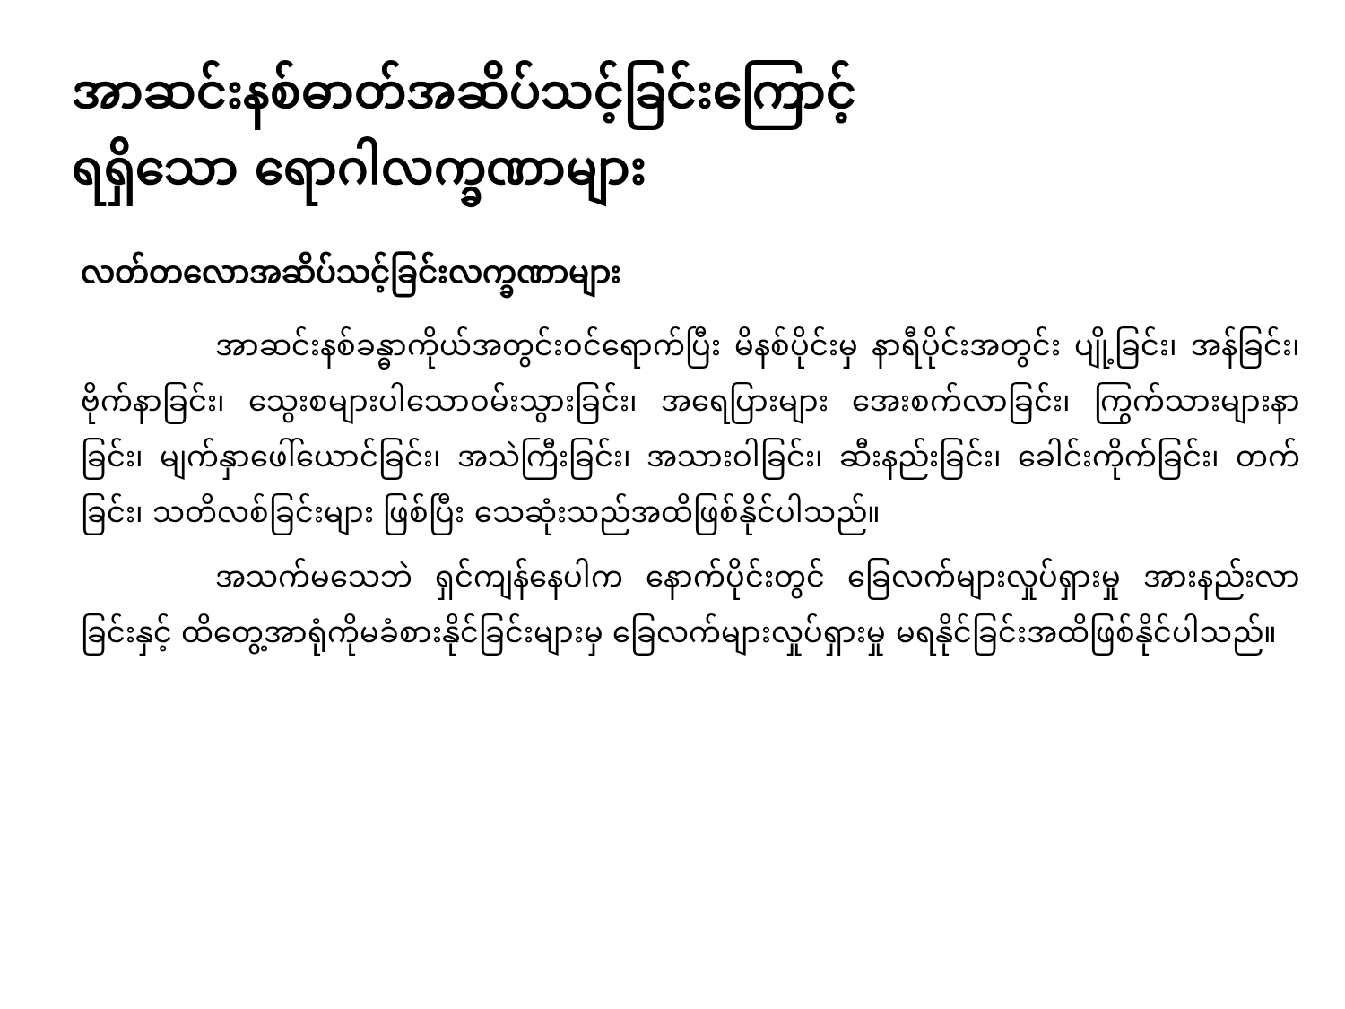အာဆင်းနစ်ဓာတ်အဆိပ်သင့်ခြင်းကြောင့်
ရရှိသော ရောဂါလက္ခဏာများ
လတ်တလောအဆိပ်သင့်ခြင်းလက္ခဏာများ
အာဆင်းနစ်ခန္ဓာကိုယ်အတွင်းဝင်ရောက်ပြီး မိနစ်ပိုင်းမှ နာရီပိုင်းအတွင်း ပျို့ခြင်း၊ အန်ခြင်း၊ ဗိုက်နာခြင်း၊ သွေးစများပါသောဝမ်းသွားခြင်း၊ အရေပြားများ အေးစက်လာခြင်း၊ ကြွက်သားများနာခြင်း၊ မျက်နှာဖေါ်ယောင်ခြင်း၊ အသဲကြီးခြင်း၊ အသားဝါခြင်း၊ ဆီးနည်းခြင်း၊ ခေါင်းကိုက်ခြင်း၊ တက်ခြင်း၊ သတိလစ်ခြင်းများ ဖြစ်ပြီး သေဆုံးသည်အထိဖြစ်နိုင်ပါသည်။
အသက်မသေဘဲ ရှင်ကျန်နေပါက နောက်ပိုင်းတွင် ခြေလက်များလှုပ်ရှားမှု အားနည်းလာခြင်းနှင့် ထိတွေ့အာရုံကိုမခံစားနိုင်ခြင်းများမှ ခြေလက်များလှုပ်ရှားမှု မရနိုင်ခြင်းအထိဖြစ်နိုင်ပါသည်။